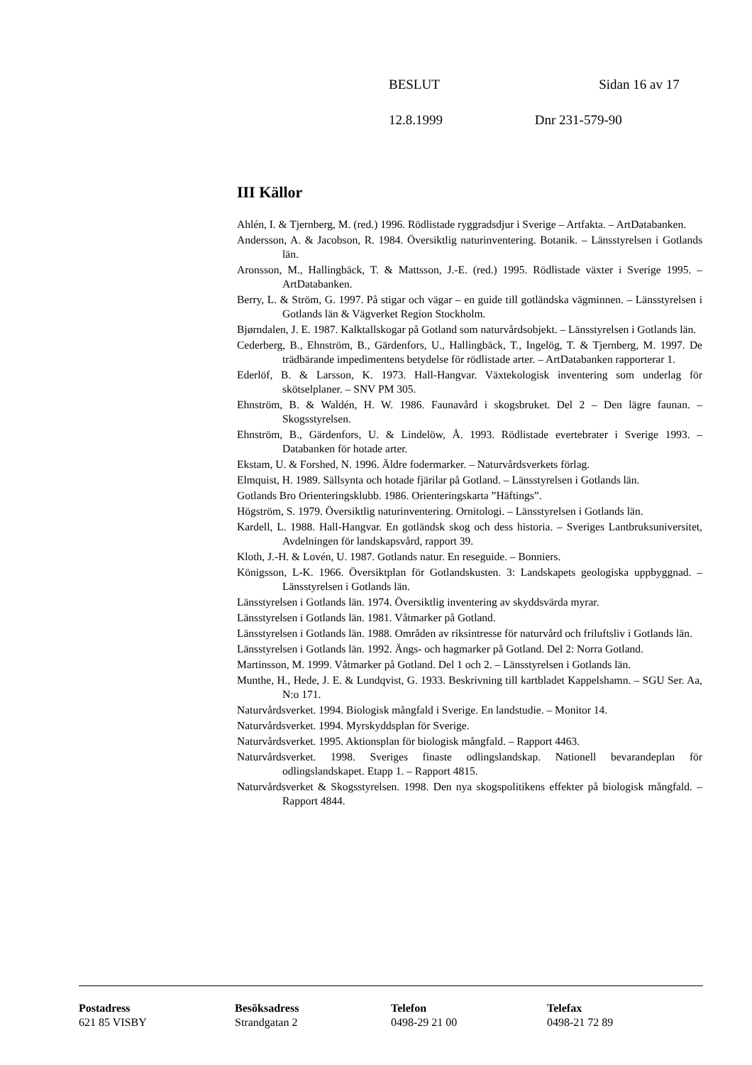BESLUT Sidan 16 av 17
12.8.1999 Dnr 231-579-90
III Källor
Ahlén, I. & Tjernberg, M. (red.) 1996. Rödlistade ryggradsdjur i Sverige – Artfakta. – ArtDatabanken.
Andersson, A. & Jacobson, R. 1984. Översiktlig naturinventering. Botanik. – Länsstyrelsen i Gotlands län.
Aronsson, M., Hallingbäck, T. & Mattsson, J.-E. (red.) 1995. Rödlistade växter i Sverige 1995. – ArtDatabanken.
Berry, L. & Ström, G. 1997. På stigar och vägar – en guide till gotländska vägminnen. – Länsstyrelsen i Gotlands län & Vägverket Region Stockholm.
Bjørndalen, J. E. 1987. Kalktallskogar på Gotland som naturvårdsobjekt. – Länsstyrelsen i Gotlands län.
Cederberg, B., Ehnström, B., Gärdenfors, U., Hallingbäck, T., Ingelög, T. & Tjernberg, M. 1997. De trädbärande impedimentens betydelse för rödlistade arter. – ArtDatabanken rapporterar 1.
Ederlöf, B. & Larsson, K. 1973. Hall-Hangvar. Växtekologisk inventering som underlag för skötselplaner. – SNV PM 305.
Ehnström, B. & Waldén, H. W. 1986. Faunavård i skogsbruket. Del 2 – Den lägre faunan. – Skogsstyrelsen.
Ehnström, B., Gärdenfors, U. & Lindelöw, Å. 1993. Rödlistade evertebrater i Sverige 1993. – Databanken för hotade arter.
Ekstam, U. & Forshed, N. 1996. Äldre fodermarker. – Naturvårdsverkets förlag.
Elmquist, H. 1989. Sällsynta och hotade fjärilar på Gotland. – Länsstyrelsen i Gotlands län.
Gotlands Bro Orienteringsklubb. 1986. Orienteringskarta ”Häftings”.
Högström, S. 1979. Översiktlig naturinventering. Ornitologi. – Länsstyrelsen i Gotlands län.
Kardell, L. 1988. Hall-Hangvar. En gotländsk skog och dess historia. – Sveriges Lantbruksuniversitet, Avdelningen för landskapsvård, rapport 39.
Kloth, J.-H. & Lovén, U. 1987. Gotlands natur. En reseguide. – Bonniers.
Königsson, L-K. 1966. Översiktplan för Gotlandskusten. 3: Landskapets geologiska uppbyggnad. – Länsstyrelsen i Gotlands län.
Länsstyrelsen i Gotlands län. 1974. Översiktlig inventering av skyddsvärda myrar.
Länsstyrelsen i Gotlands län. 1981. Våtmarker på Gotland.
Länsstyrelsen i Gotlands län. 1988. Områden av riksintresse för naturvård och friluftsliv i Gotlands län.
Länsstyrelsen i Gotlands län. 1992. Ängs- och hagmarker på Gotland. Del 2: Norra Gotland.
Martinsson, M. 1999. Våtmarker på Gotland. Del 1 och 2. – Länsstyrelsen i Gotlands län.
Munthe, H., Hede, J. E. & Lundqvist, G. 1933. Beskrivning till kartbladet Kappelshamn. – SGU Ser. Aa, N:o 171.
Naturvårdsverket. 1994. Biologisk mångfald i Sverige. En landstudie. – Monitor 14.
Naturvårdsverket. 1994. Myrskyddsplan för Sverige.
Naturvårdsverket. 1995. Aktionsplan för biologisk mångfald. – Rapport 4463.
Naturvårdsverket. 1998. Sveriges finaste odlingslandskap. Nationell bevarandeplan för odlingslandskapet. Etapp 1. – Rapport 4815.
Naturvårdsverket & Skogsstyrelsen. 1998. Den nya skogspolitikens effekter på biologisk mångfald. – Rapport 4844.
Postadress
621 85 VISBY
Besöksadress
Strandgatan 2
Telefon
0498-29 21 00
Telefax
0498-21 72 89